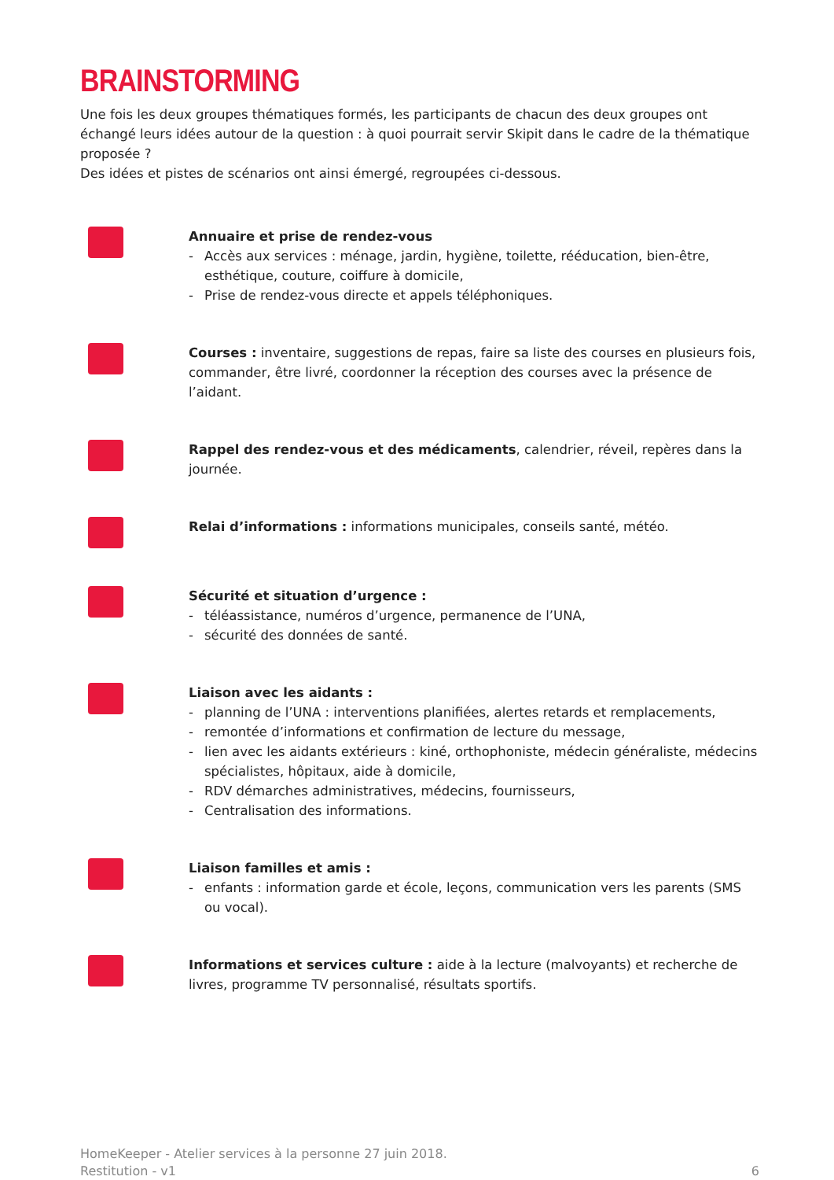BRAINSTORMING
Une fois les deux groupes thématiques formés, les participants de chacun des deux groupes ont échangé leurs idées autour de la question : à quoi pourrait servir Skipit dans le cadre de la thématique proposée ?
Des idées et pistes de scénarios ont ainsi émergé, regroupées ci-dessous.
Annuaire et prise de rendez-vous
- Accès aux services : ménage, jardin, hygiène, toilette, rééducation, bien-être, esthétique, couture, coiffure à domicile,
- Prise de rendez-vous directe et appels téléphoniques.
Courses : inventaire, suggestions de repas, faire sa liste des courses en plusieurs fois, commander, être livré, coordonner la réception des courses avec la présence de l’aidant.
Rappel des rendez-vous et des médicaments, calendrier, réveil, repères dans la journée.
Relai d’informations : informations municipales, conseils santé, météo.
Sécurité et situation d’urgence :
- téléassistance, numéros d’urgence, permanence de l’UNA,
- sécurité des données de santé.
Liaison avec les aidants :
- planning de l’UNA : interventions planifiées, alertes retards et remplacements,
- remontée d’informations et confirmation de lecture du message,
- lien avec les aidants extérieurs : kiné, orthophoniste, médecin généraliste, médecins spécialistes, hôpitaux, aide à domicile,
- RDV démarches administratives, médecins, fournisseurs,
- Centralisation des informations.
Liaison familles et amis :
- enfants : information garde et école, leçons, communication vers les parents (SMS ou vocal).
Informations et services culture : aide à la lecture (malvoyants) et recherche de livres, programme TV personnalisé, résultats sportifs.
HomeKeeper - Atelier services à la personne 27 juin 2018.
Restitution - v1
6